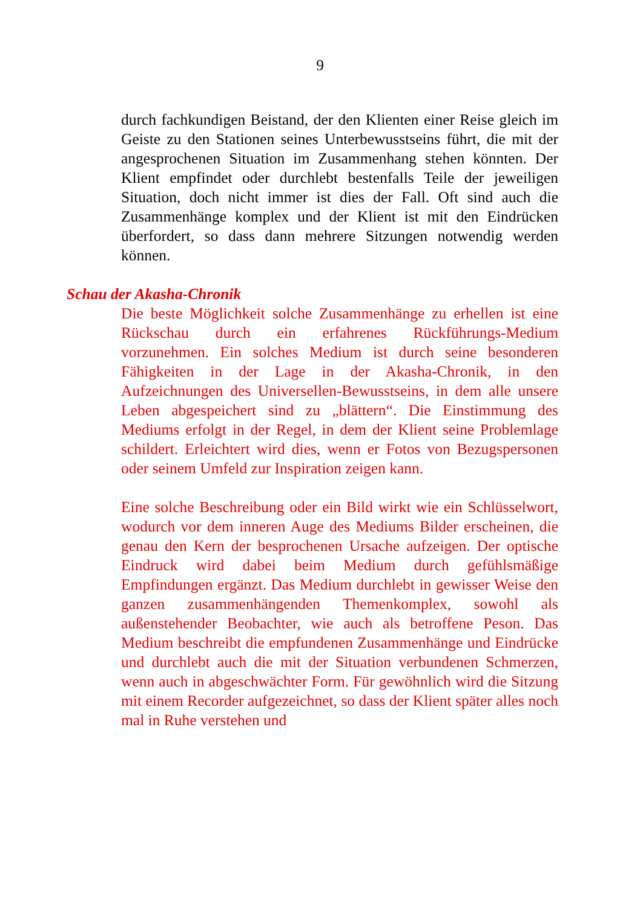9
durch fachkundigen Beistand, der den Klienten einer Reise gleich im Geiste zu den Stationen seines Unterbewusstseins führt, die mit der angesprochenen Situation im Zusammenhang stehen könnten. Der Klient empfindet oder durchlebt bestenfalls Teile der jeweiligen Situation, doch nicht immer ist dies der Fall. Oft sind auch die Zusammenhänge komplex und der Klient ist mit den Eindrücken überfordert, so dass dann mehrere Sitzungen notwendig werden können.
Schau der Akasha-Chronik
Die beste Möglichkeit solche Zusammenhänge zu erhellen ist eine Rückschau durch ein erfahrenes Rückführungs-Medium vorzunehmen. Ein solches Medium ist durch seine besonderen Fähigkeiten in der Lage in der Akasha-Chronik, in den Aufzeichnungen des Universellen-Bewusstseins, in dem alle unsere Leben abgespeichert sind zu „blättern“. Die Einstimmung des Mediums erfolgt in der Regel, in dem der Klient seine Problemlage schildert. Erleichtert wird dies, wenn er Fotos von Bezugspersonen oder seinem Umfeld zur Inspiration zeigen kann.
Eine solche Beschreibung oder ein Bild wirkt wie ein Schlüsselwort, wodurch vor dem inneren Auge des Mediums Bilder erscheinen, die genau den Kern der besprochenen Ursache aufzeigen. Der optische Eindruck wird dabei beim Medium durch gefühlsmäßige Empfindungen ergänzt. Das Medium durchlebt in gewisser Weise den ganzen zusammenhängenden Themenkomplex, sowohl als außenstehender Beobachter, wie auch als betroffene Peson. Das Medium beschreibt die empfundenen Zusammenhänge und Eindrücke und durchlebt auch die mit der Situation verbundenen Schmerzen, wenn auch in abgeschwächter Form. Für gewöhnlich wird die Sitzung mit einem Recorder aufgezeichnet, so dass der Klient später alles noch mal in Ruhe verstehen und